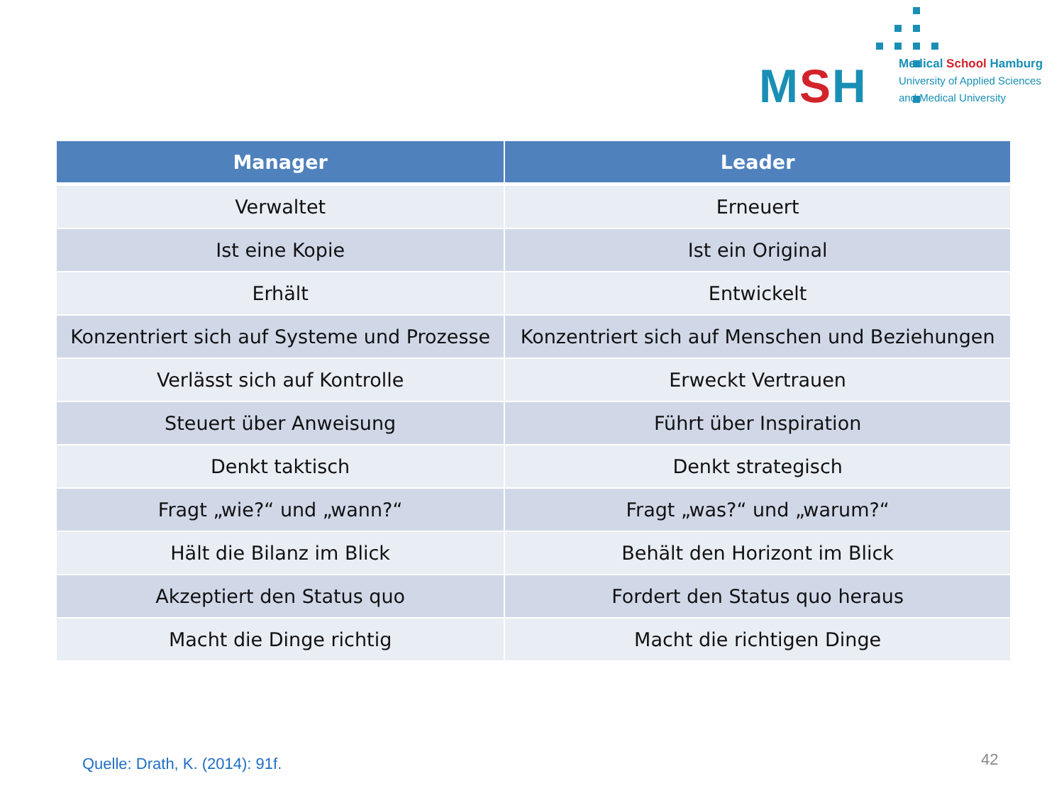MSH
Medical School Hamburg
University of Applied Sciences
and Medical University
| Manager | Leader |
| --- | --- |
| Verwaltet | Erneuert |
| Ist eine Kopie | Ist ein Original |
| Erhält | Entwickelt |
| Konzentriert sich auf Systeme und Prozesse | Konzentriert sich auf Menschen und Beziehungen |
| Verlässt sich auf Kontrolle | Erweckt Vertrauen |
| Steuert über Anweisung | Führt über Inspiration |
| Denkt taktisch | Denkt strategisch |
| Fragt „wie?“ und „wann?“ | Fragt „was?“ und „warum?“ |
| Hält die Bilanz im Blick | Behält den Horizont im Blick |
| Akzeptiert den Status quo | Fordert den Status quo heraus |
| Macht die Dinge richtig | Macht die richtigen Dinge |
Quelle: Drath, K. (2014): 91f. 42